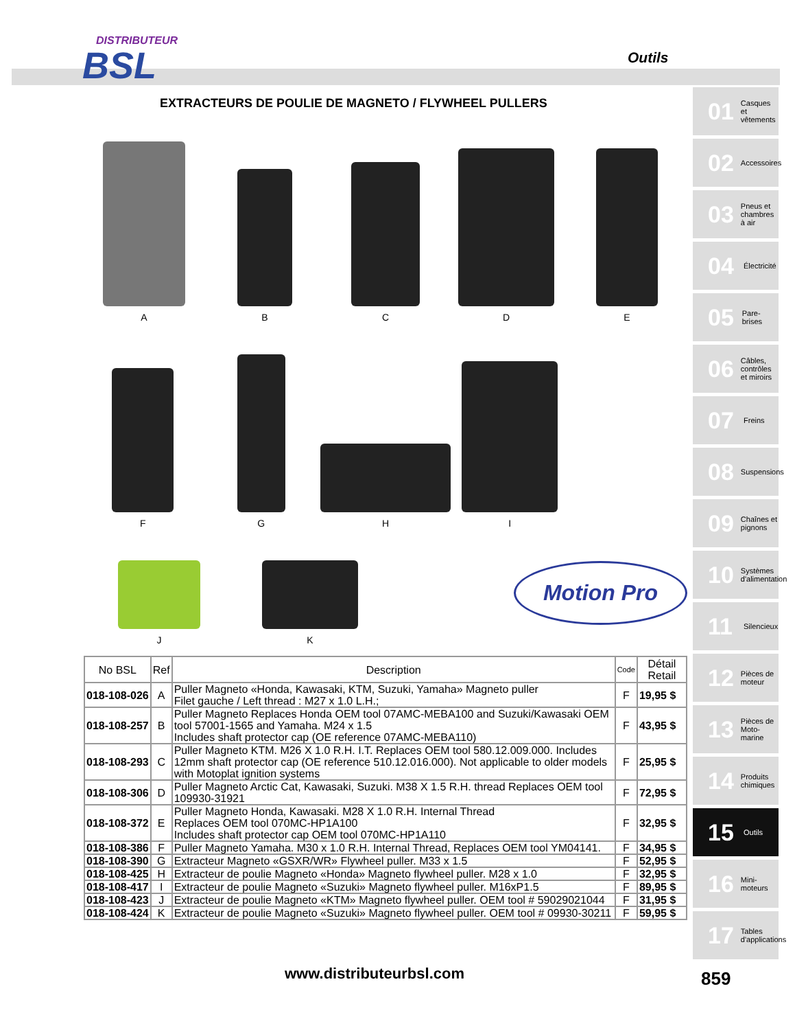DISTRIBUTEUR
BSL
Outils
EXTRACTEURS DE POULIE DE MAGNETO / FLYWHEEL PULLERS
A
B
C
D
E
F
G
H
I
J
K
Motion Pro
| No BSL | Ref | Description | Code | Détail Retail |
| --- | --- | --- | --- | --- |
| 018-108-026 | A | Puller Magneto «Honda, Kawasaki, KTM, Suzuki, Yamaha» Magneto puller Filet gauche / Left thread : M27 x 1.0 L.H.; | F | 19,95 $ |
| 018-108-257 | B | Puller Magneto Replaces Honda OEM tool 07AMC-MEBA100 and Suzuki/Kawasaki OEM tool 57001-1565 and Yamaha. M24 x 1.5 Includes shaft protector cap (OE reference 07AMC-MEBA110) | F | 43,95 $ |
| 018-108-293 | C | Puller Magneto KTM. M26 X 1.0 R.H. I.T. Replaces OEM tool 580.12.009.000. Includes 12mm shaft protector cap (OE reference 510.12.016.000). Not applicable to older models with Motoplat ignition systems | F | 25,95 $ |
| 018-108-306 | D | Puller Magneto Arctic Cat, Kawasaki, Suzuki. M38 X 1.5 R.H. thread Replaces OEM tool 109930-31921 | F | 72,95 $ |
| 018-108-372 | E | Puller Magneto Honda, Kawasaki. M28 X 1.0 R.H. Internal Thread Replaces OEM tool 070MC-HP1A100 Includes shaft protector cap OEM tool 070MC-HP1A110 | F | 32,95 $ |
| 018-108-386 | F | Puller Magneto Yamaha. M30 x 1.0 R.H. Internal Thread, Replaces OEM tool YM04141. | F | 34,95 $ |
| 018-108-390 | G | Extracteur Magneto «GSXR/WR» Flywheel puller. M33 x 1.5 | F | 52,95 $ |
| 018-108-425 | H | Extracteur de poulie Magneto «Honda» Magneto flywheel puller. M28 x 1.0 | F | 32,95 $ |
| 018-108-417 | I | Extracteur de poulie Magneto «Suzuki» Magneto flywheel puller. M16xP1.5 | F | 89,95 $ |
| 018-108-423 | J | Extracteur de poulie Magneto «KTM» Magneto flywheel puller. OEM tool # 59029021044 | F | 31,95 $ |
| 018-108-424 | K | Extracteur de poulie Magneto «Suzuki» Magneto flywheel puller. OEM tool # 09930-30211 | F | 59,95 $ |
01 Casques et vêtements
02 Accessoires
03 Pneus et chambres à air
04 Électricité
05 Pare-brises
06 Câbles, contrôles et miroirs
07 Freins
08 Suspensions
09 Chaînes et pignons
10 Systèmes d'alimentation
11 Silencieux
12 Pièces de moteur
13 Pièces de Moto-marine
14 Produits chimiques
15 Outils
16 Mini-moteurs
17 Tables d'applications
www.distributeurbsl.com 859